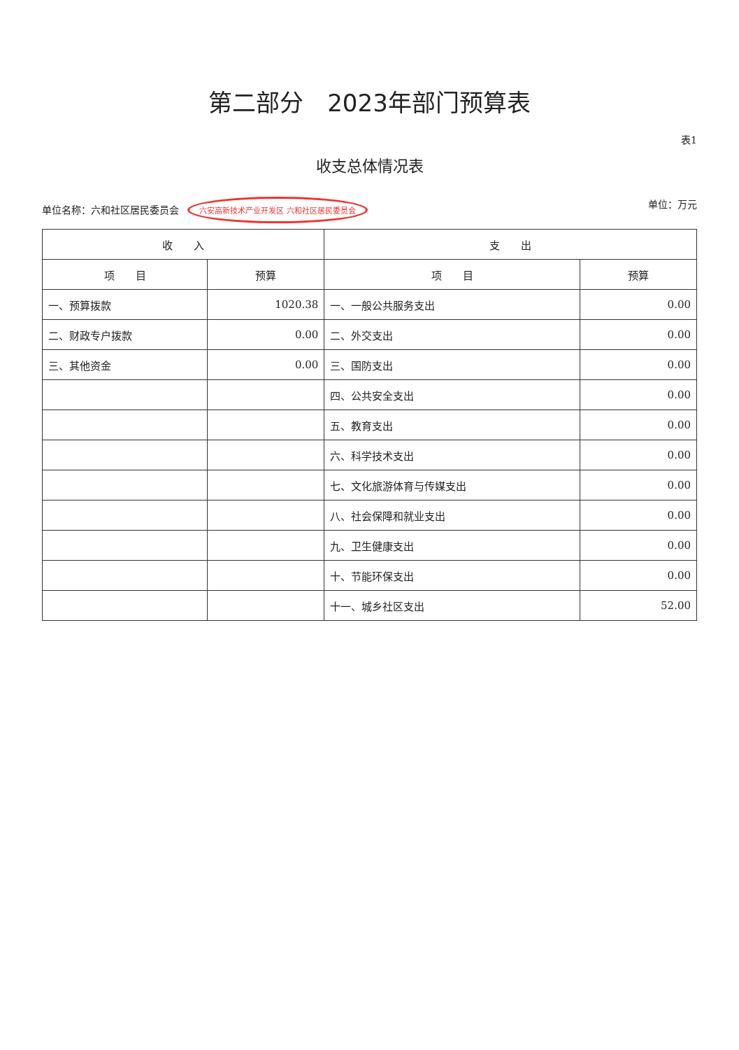第二部分　2023年部门预算表
表1
收支总体情况表
单位名称：六和社区居民委员会 六安高新技术产业开发区 六和社区居民委员会 单位：万元
| 收 入 | | 支 出 | |
| --- | --- | --- | --- |
| 项 目 | 预算 | 项 目 | 预算 |
| 一、预算拨款 | 1020.38 | 一、一般公共服务支出 | 0.00 |
| 二、财政专户拨款 | 0.00 | 二、外交支出 | 0.00 |
| 三、其他资金 | 0.00 | 三、国防支出 | 0.00 |
| | | 四、公共安全支出 | 0.00 |
| | | 五、教育支出 | 0.00 |
| | | 六、科学技术支出 | 0.00 |
| | | 七、文化旅游体育与传媒支出 | 0.00 |
| | | 八、社会保障和就业支出 | 0.00 |
| | | 九、卫生健康支出 | 0.00 |
| | | 十、节能环保支出 | 0.00 |
| | | 十一、城乡社区支出 | 52.00 |